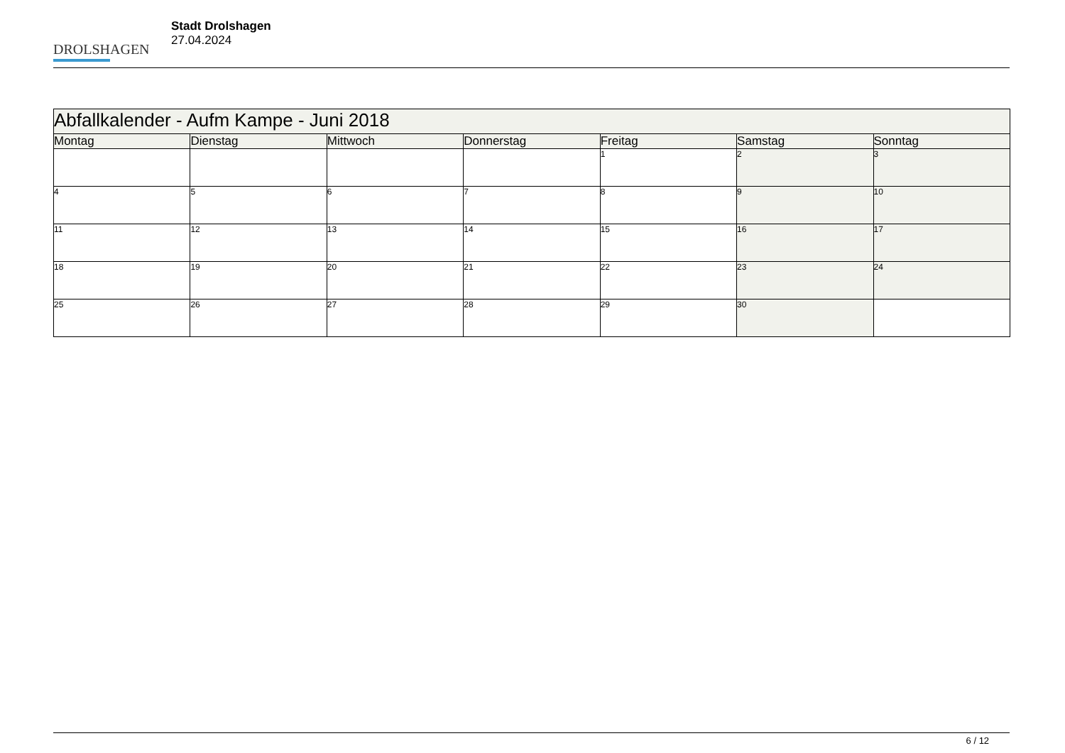DROLSHAGEN
Stadt Drolshagen
27.04.2024
| Abfallkalender - Aufm Kampe - Juni 2018 | | | | | | |
| --- | --- | --- | --- | --- | --- | --- |
| Montag | Dienstag | Mittwoch | Donnerstag | Freitag | Samstag | Sonntag |
| | | | | 1 | 2 | 3 |
| 4 | 5 | 6 | 7 | 8 | 9 | 10 |
| 11 | 12 | 13 | 14 | 15 | 16 | 17 |
| 18 | 19 | 20 | 21 | 22 | 23 | 24 |
| 25 | 26 | 27 | 28 | 29 | 30 | |
6 / 12